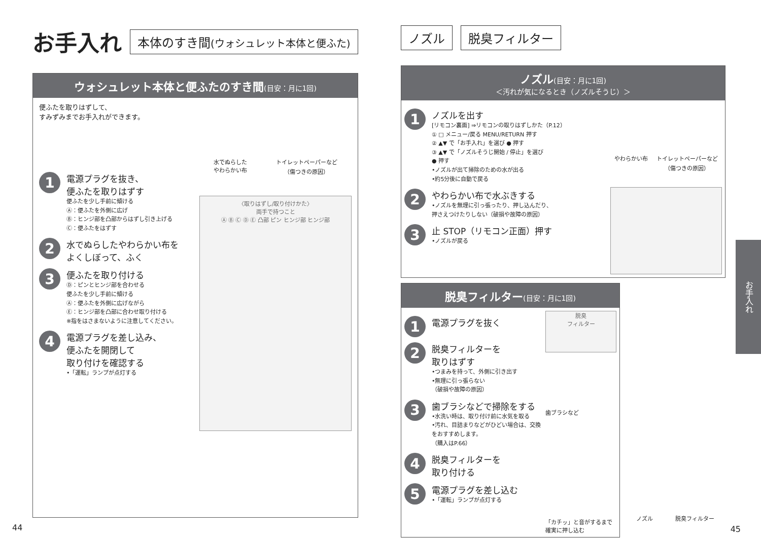お手入れ 本体のすき間(ウォシュレット本体と便ふた)
ウォシュレット本体と便ふたのすき間(目安：月に1回)
便ふたを取りはずして、
すみずみまでお手入れができます。
1
電源プラグを抜き、
便ふたを取りはずす
便ふたを少し手前に傾ける
Ⓐ：便ふたを外側に広げ
Ⓑ：ヒンジ部を凸部からはずし引き上げる
Ⓒ：便ふたをはずす
2
水でぬらしたやわらかい布を
よくしぼって、ふく
3
便ふたを取り付ける
Ⓓ：ピンとヒンジ部を合わせる
便ふたを少し手前に傾ける
Ⓐ：便ふたを外側に広げながら
Ⓔ：ヒンジ部を凸部に合わせ取り付ける
※指をはさまないように注意してください。
4
電源プラグを差し込み、
便ふたを開閉して
取り付けを確認する
•「運転」ランプが点灯する
水でぬらした
やわらかい布 トイレットペーパーなど
（傷つきの原因）
〈取りはずし/取り付けかた〉
両手で持つこと
Ⓐ Ⓑ Ⓒ Ⓓ Ⓔ 凸部 ピン ヒンジ部 ヒンジ部
44
ノズル 脱臭フィルター
ノズル(目安：月に1回)
＜汚れが気になるとき（ノズルそうじ）＞
1
ノズルを出す
[リモコン裏面] ⇒リモコンの取りはずしかた（P.12）
① □ メニュー/戻る MENU/RETURN 押す
② ▲▼ で「お手入れ」を選び ● 押す
③ ▲▼ で「ノズルそうじ開始 / 停止」を選び
● 押す
•ノズルが出て掃除のための水が出る
•約5分後に自動で戻る
2
やわらかい布で水ぶきする
•ノズルを無理に引っ張ったり、押し込んだり、
押さえつけたりしない（破損や故障の原因）
3
止 STOP（リモコン正面）押す
•ノズルが戻る
やわらかい布 トイレットペーパーなど
（傷つきの原因）
脱臭フィルター(目安：月に1回)
1
電源プラグを抜く
2
脱臭フィルターを
取りはずす
•つまみを持って、外側に引き出す
•無理に引っ張らない
（破損や故障の原因）
3
歯ブラシなどで掃除をする
•水洗い時は、取り付け前に水気を取る
•汚れ、目詰まりなどがひどい場合は、交換をおすすめします。
（購入はP.66）
4
脱臭フィルターを
取り付ける
5
電源プラグを差し込む
•「運転」ランプが点灯する
脱臭
フィルター
歯ブラシなど
「カチッ」と音がするまで確実に押し込む
ノズル 脱臭フィルター
45
お手入れ